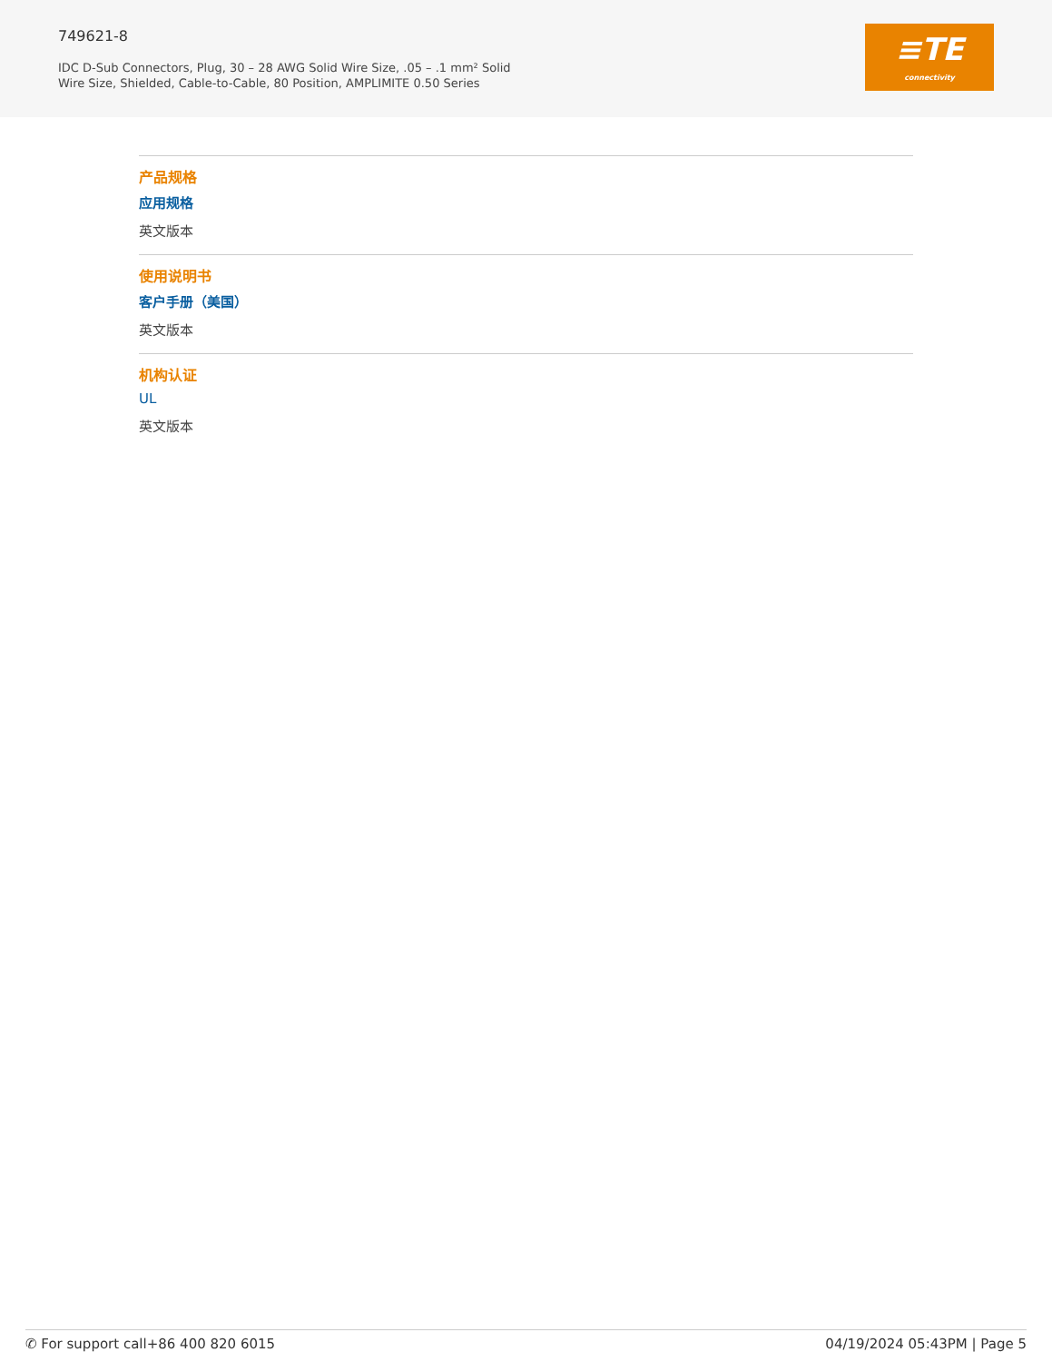749621-8
IDC D-Sub Connectors, Plug, 30 – 28 AWG Solid Wire Size, .05 – .1 mm² Solid Wire Size, Shielded, Cable-to-Cable, 80 Position, AMPLIMITE 0.50 Series
≡TE
connectivity
产品规格
应用规格
英文版本
使用说明书
客户手册（美国）
英文版本
机构认证
UL
英文版本
✆ For support call+86 400 820 6015 04/19/2024 05:43PM | Page 5